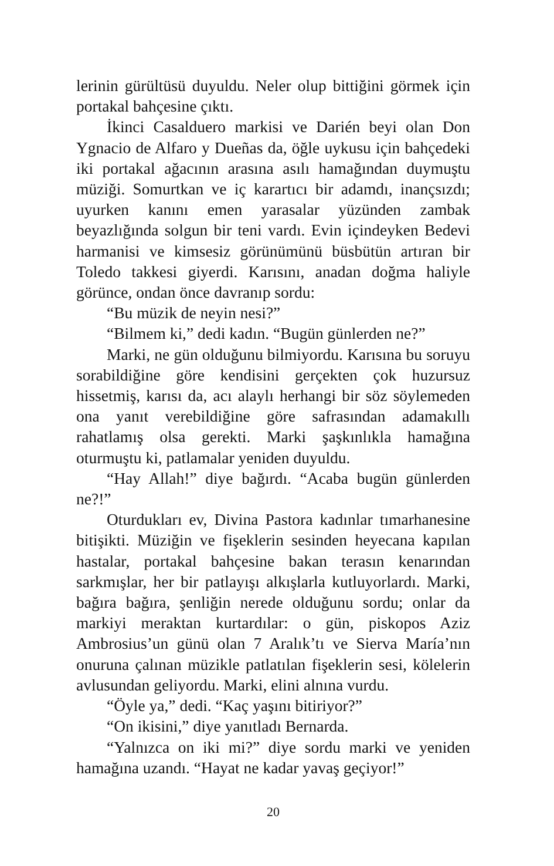lerinin gürültüsü duyuldu. Neler olup bittiğini görmek için portakal bahçesine çıktı.
İkinci Casalduero markisi ve Darién beyi olan Don Ygnacio de Alfaro y Dueñas da, öğle uykusu için bahçedeki iki portakal ağacının arasına asılı hamağından duymuştu müziği. Somurtkan ve iç karartıcı bir adamdı, inançsızdı; uyurken kanını emen yarasalar yüzünden zambak beyazlığında solgun bir teni vardı. Evin içindeyken Bedevi harmanisi ve kimsesiz görünümünü büsbütün artıran bir Toledo takkesi giyerdi. Karısını, anadan doğma haliyle görünce, ondan önce davranıp sordu:
“Bu müzik de neyin nesi?”
“Bilmem ki,” dedi kadın. “Bugün günlerden ne?”
Marki, ne gün olduğunu bilmiyordu. Karısına bu soruyu sorabildiğine göre kendisini gerçekten çok huzursuz hissetmiş, karısı da, acı alaylı herhangi bir söz söylemeden ona yanıt verebildiğine göre safrasından adamakıllı rahatlamış olsa gerekti. Marki şaşkınlıkla hamağına oturmuştu ki, patlamalar yeniden duyuldu.
“Hay Allah!” diye bağırdı. “Acaba bugün günlerden ne?!”
Oturdukları ev, Divina Pastora kadınlar tımarhanesine bitişikti. Müziğin ve fişeklerin sesinden heyecana kapılan hastalar, portakal bahçesine bakan terasın kenarından sarkmışlar, her bir patlayışı alkışlarla kutluyorlardı. Marki, bağıra bağıra, şenliğin nerede olduğunu sordu; onlar da markiyi meraktan kurtardılar: o gün, piskopos Aziz Ambrosius’un günü olan 7 Aralık’tı ve Sierva María’nın onuruna çalınan müzikle patlatılan fişeklerin sesi, kölelerin avlusundan geliyordu. Marki, elini alnına vurdu.
“Öyle ya,” dedi. “Kaç yaşını bitiriyor?”
“On ikisini,” diye yanıtladı Bernarda.
“Yalnızca on iki mi?” diye sordu marki ve yeniden hamağına uzandı. “Hayat ne kadar yavaş geçiyor!”
20